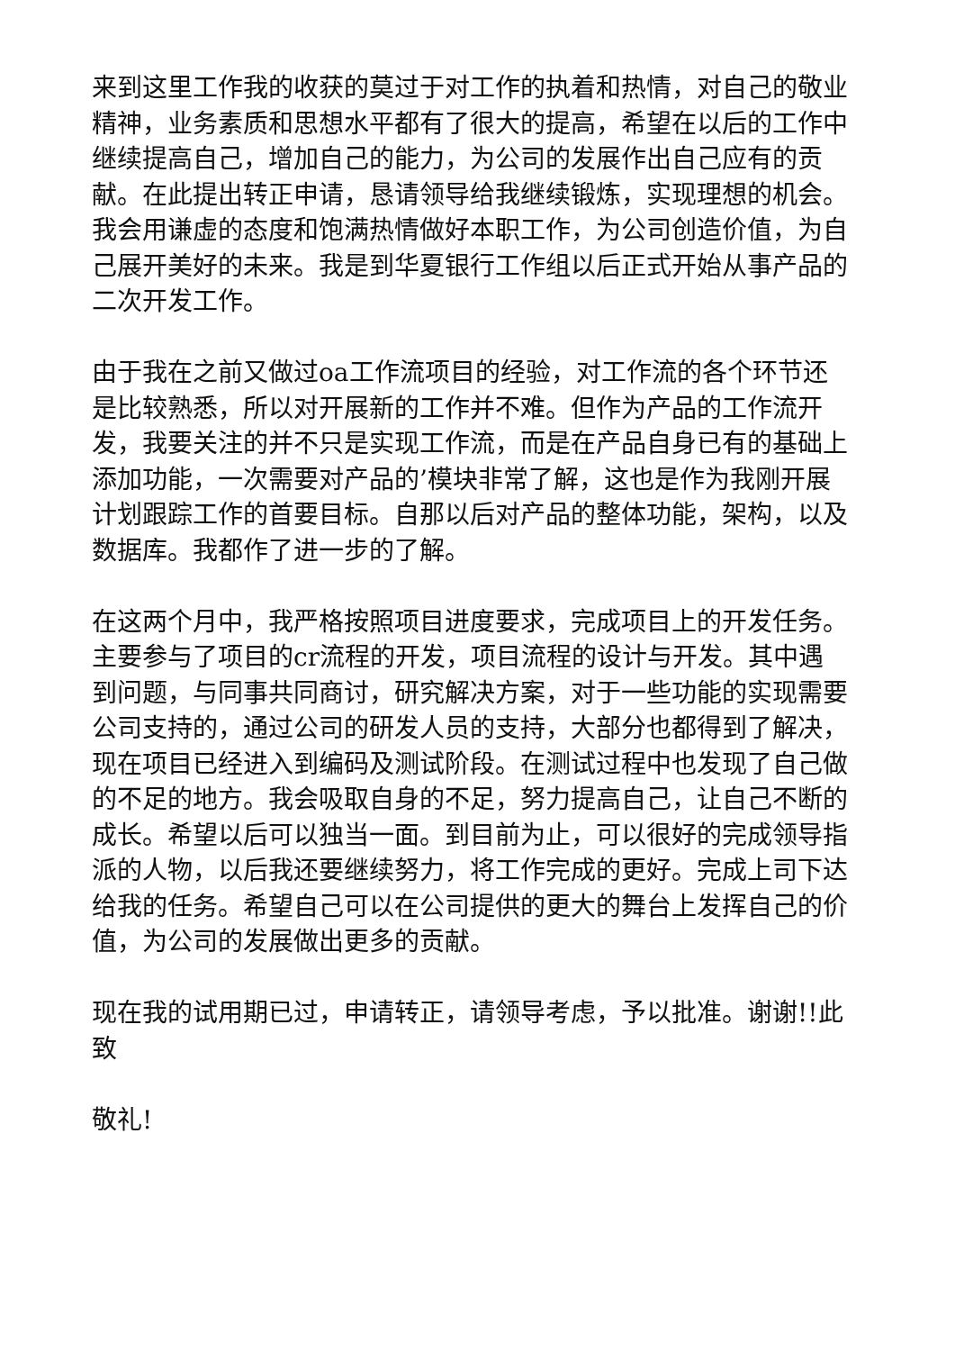来到这里工作我的收获的莫过于对工作的执着和热情，对自己的敬业精神，业务素质和思想水平都有了很大的提高，希望在以后的工作中继续提高自己，增加自己的能力，为公司的发展作出自己应有的贡献。在此提出转正申请，恳请领导给我继续锻炼，实现理想的机会。我会用谦虚的态度和饱满热情做好本职工作，为公司创造价值，为自己展开美好的未来。我是到华夏银行工作组以后正式开始从事产品的二次开发工作。
由于我在之前又做过oa工作流项目的经验，对工作流的各个环节还是比较熟悉，所以对开展新的工作并不难。但作为产品的工作流开发，我要关注的并不只是实现工作流，而是在产品自身已有的基础上添加功能，一次需要对产品的’模块非常了解，这也是作为我刚开展计划跟踪工作的首要目标。自那以后对产品的整体功能，架构，以及数据库。我都作了进一步的了解。
在这两个月中，我严格按照项目进度要求，完成项目上的开发任务。主要参与了项目的cr流程的开发，项目流程的设计与开发。其中遇到问题，与同事共同商讨，研究解决方案，对于一些功能的实现需要公司支持的，通过公司的研发人员的支持，大部分也都得到了解决，现在项目已经进入到编码及测试阶段。在测试过程中也发现了自己做的不足的地方。我会吸取自身的不足，努力提高自己，让自己不断的成长。希望以后可以独当一面。到目前为止，可以很好的完成领导指派的人物，以后我还要继续努力，将工作完成的更好。完成上司下达给我的任务。希望自己可以在公司提供的更大的舞台上发挥自己的价值，为公司的发展做出更多的贡献。
现在我的试用期已过，申请转正，请领导考虑，予以批准。谢谢!!此致
敬礼!